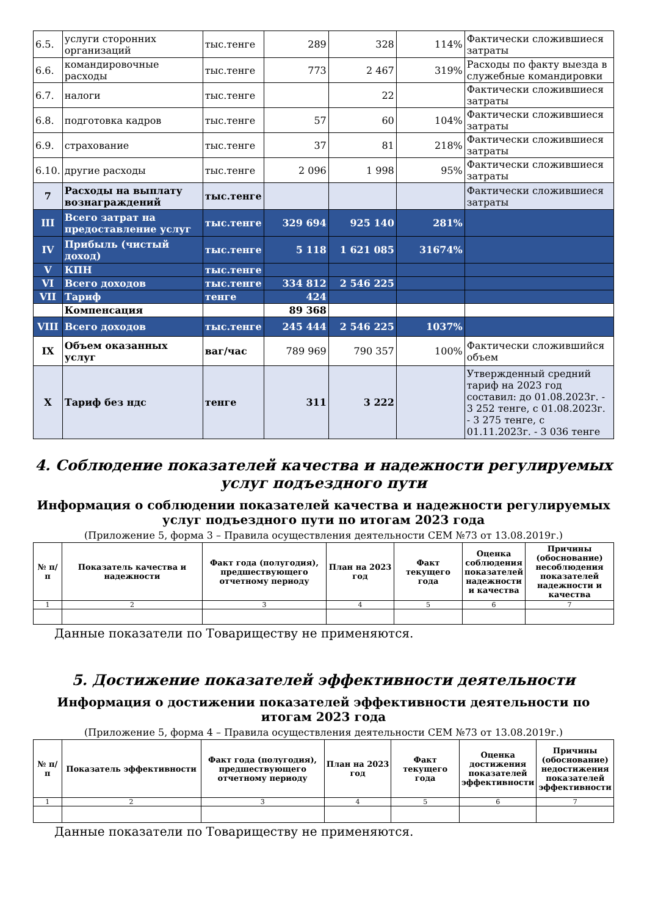| 6.5. | услуги сторонних организаций | тыс.тенге | 289 | 328 | 114% | Фактически сложившиеся затраты |
| 6.6. | командировочные расходы | тыс.тенге | 773 | 2 467 | 319% | Расходы по факту выезда в служебные командировки |
| 6.7. | налоги | тыс.тенге | | 22 | | Фактически сложившиеся затраты |
| 6.8. | подготовка кадров | тыс.тенге | 57 | 60 | 104% | Фактически сложившиеся затраты |
| 6.9. | страхование | тыс.тенге | 37 | 81 | 218% | Фактически сложившиеся затраты |
| 6.10. | другие расходы | тыс.тенге | 2 096 | 1 998 | 95% | Фактически сложившиеся затраты |
| 7 | Расходы на выплату вознаграждений | тыс.тенге | | | | Фактически сложившиеся затраты |
| III | Всего затрат на предоставление услуг | тыс.тенге | 329 694 | 925 140 | 281% | |
| IV | Прибыль (чистый доход) | тыс.тенге | 5 118 | 1 621 085 | 31674% | |
| V | КПН | тыс.тенге | | | | |
| VI | Всего доходов | тыс.тенге | 334 812 | 2 546 225 | | |
| VII | Тариф | тенге | 424 | | | |
| | Компенсация | | 89 368 | | | |
| VIII | Всего доходов | тыс.тенге | 245 444 | 2 546 225 | 1037% | |
| IX | Объем оказанных услуг | ваг/час | 789 969 | 790 357 | 100% | Фактически сложившийся объем |
| X | Тариф без ндс | тенге | 311 | 3 222 | | Утвержденный средний тариф на 2023 год составил: до 01.08.2023г. - 3 252 тенге, с 01.08.2023г. - 3 275 тенге, с 01.11.2023г. - 3 036 тенге |
4. Соблюдение показателей качества и надежности регулируемых услуг подъездного пути
Информация о соблюдении показателей качества и надежности регулируемых услуг подъездного пути по итогам 2023 года
(Приложение 5, форма 3 – Правила осуществления деятельности СЕМ №73 от 13.08.2019г.)
| № п/п | Показатель качества и надежности | Факт года (полугодия), предшествующего отчетному периоду | План на 2023 год | Факт текущего года | Оценка соблюдения показателей надежности и качества | Причины (обоснование) несоблюдения показателей надежности и качества |
| --- | --- | --- | --- | --- | --- | --- |
| 1 | 2 | 3 | 4 | 5 | 6 | 7 |
Данные показатели по Товариществу не применяются.
5. Достижение показателей эффективности деятельности
Информация о достижении показателей эффективности деятельности по итогам 2023 года
(Приложение 5, форма 4 – Правила осуществления деятельности СЕМ №73 от 13.08.2019г.)
| № п/п | Показатель эффективности | Факт года (полугодия), предшествующего отчетному периоду | План на 2023 год | Факт текущего года | Оценка достижения показателей эффективности | Причины (обоснование) недостижения показателей эффективности |
| --- | --- | --- | --- | --- | --- | --- |
| 1 | 2 | 3 | 4 | 5 | 6 | 7 |
Данные показатели по Товариществу не применяются.